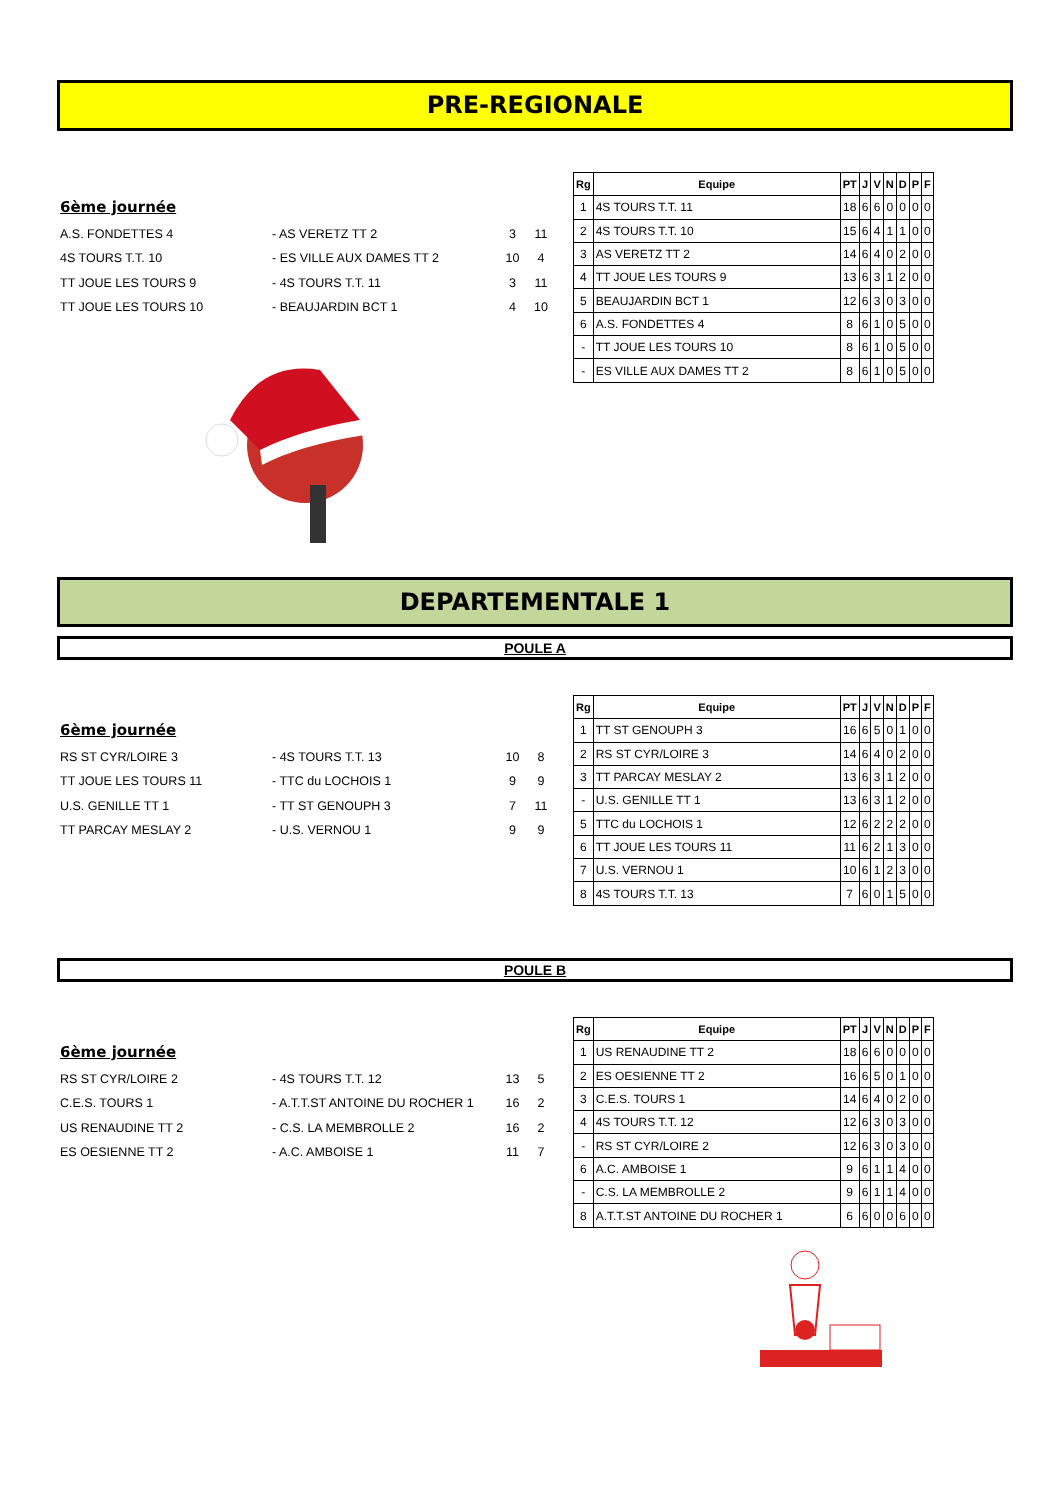PRE-REGIONALE
6ème journée
| A.S. FONDETTES 4 | - AS VERETZ TT 2 | 3 | 11 |
| 4S TOURS T.T. 10 | - ES VILLE AUX DAMES TT 2 | 10 | 4 |
| TT JOUE LES TOURS 9 | - 4S TOURS T.T. 11 | 3 | 11 |
| TT JOUE LES TOURS 10 | - BEAUJARDIN BCT 1 | 4 | 10 |
| Rg | Equipe | PT | J | V | N | D | P | F |
| --- | --- | --- | --- | --- | --- | --- | --- | --- |
| 1 | 4S TOURS T.T. 11 | 18 | 6 | 6 | 0 | 0 | 0 | 0 |
| 2 | 4S TOURS T.T. 10 | 15 | 6 | 4 | 1 | 1 | 0 | 0 |
| 3 | AS VERETZ TT 2 | 14 | 6 | 4 | 0 | 2 | 0 | 0 |
| 4 | TT JOUE LES TOURS 9 | 13 | 6 | 3 | 1 | 2 | 0 | 0 |
| 5 | BEAUJARDIN BCT 1 | 12 | 6 | 3 | 0 | 3 | 0 | 0 |
| 6 | A.S. FONDETTES 4 | 8 | 6 | 1 | 0 | 5 | 0 | 0 |
| - | TT JOUE LES TOURS 10 | 8 | 6 | 1 | 0 | 5 | 0 | 0 |
| - | ES VILLE AUX DAMES TT 2 | 8 | 6 | 1 | 0 | 5 | 0 | 0 |
DEPARTEMENTALE 1
POULE A
6ème journée
| RS ST CYR/LOIRE 3 | - 4S TOURS T.T. 13 | 10 | 8 |
| TT JOUE LES TOURS 11 | - TTC du LOCHOIS 1 | 9 | 9 |
| U.S. GENILLE TT 1 | - TT ST GENOUPH 3 | 7 | 11 |
| TT PARCAY MESLAY 2 | - U.S. VERNOU 1 | 9 | 9 |
| Rg | Equipe | PT | J | V | N | D | P | F |
| --- | --- | --- | --- | --- | --- | --- | --- | --- |
| 1 | TT ST GENOUPH 3 | 16 | 6 | 5 | 0 | 1 | 0 | 0 |
| 2 | RS ST CYR/LOIRE 3 | 14 | 6 | 4 | 0 | 2 | 0 | 0 |
| 3 | TT PARCAY MESLAY 2 | 13 | 6 | 3 | 1 | 2 | 0 | 0 |
| - | U.S. GENILLE TT 1 | 13 | 6 | 3 | 1 | 2 | 0 | 0 |
| 5 | TTC du LOCHOIS 1 | 12 | 6 | 2 | 2 | 2 | 0 | 0 |
| 6 | TT JOUE LES TOURS 11 | 11 | 6 | 2 | 1 | 3 | 0 | 0 |
| 7 | U.S. VERNOU 1 | 10 | 6 | 1 | 2 | 3 | 0 | 0 |
| 8 | 4S TOURS T.T. 13 | 7 | 6 | 0 | 1 | 5 | 0 | 0 |
POULE B
6ème journée
| RS ST CYR/LOIRE 2 | - 4S TOURS T.T. 12 | 13 | 5 |
| C.E.S. TOURS 1 | - A.T.T.ST ANTOINE DU ROCHER 1 | 16 | 2 |
| US RENAUDINE TT 2 | - C.S. LA MEMBROLLE 2 | 16 | 2 |
| ES OESIENNE TT 2 | - A.C. AMBOISE 1 | 11 | 7 |
| Rg | Equipe | PT | J | V | N | D | P | F |
| --- | --- | --- | --- | --- | --- | --- | --- | --- |
| 1 | US RENAUDINE TT 2 | 18 | 6 | 6 | 0 | 0 | 0 | 0 |
| 2 | ES OESIENNE TT 2 | 16 | 6 | 5 | 0 | 1 | 0 | 0 |
| 3 | C.E.S. TOURS 1 | 14 | 6 | 4 | 0 | 2 | 0 | 0 |
| 4 | 4S TOURS T.T. 12 | 12 | 6 | 3 | 0 | 3 | 0 | 0 |
| - | RS ST CYR/LOIRE 2 | 12 | 6 | 3 | 0 | 3 | 0 | 0 |
| 6 | A.C. AMBOISE 1 | 9 | 6 | 1 | 1 | 4 | 0 | 0 |
| - | C.S. LA MEMBROLLE 2 | 9 | 6 | 1 | 1 | 4 | 0 | 0 |
| 8 | A.T.T.ST ANTOINE DU ROCHER 1 | 6 | 6 | 0 | 0 | 6 | 0 | 0 |